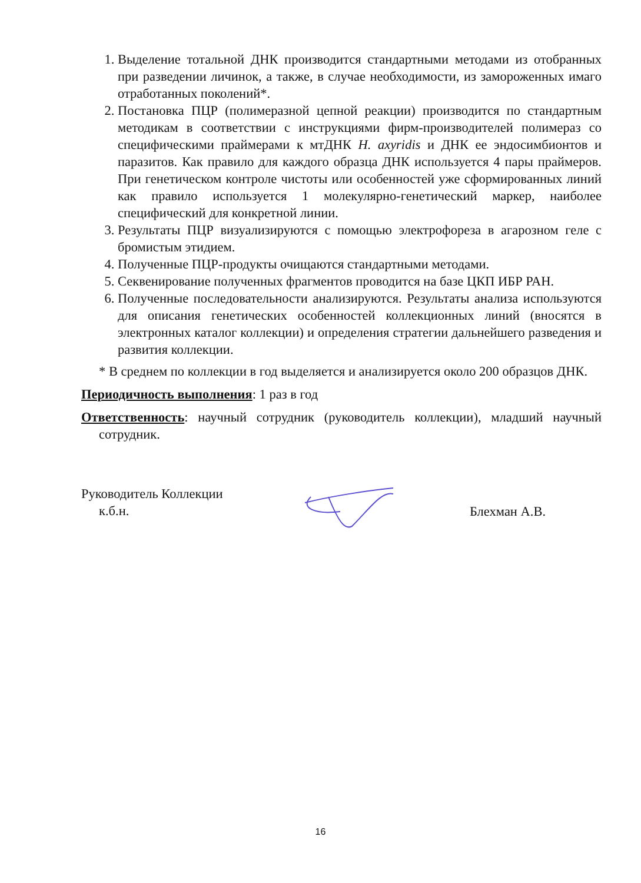1. Выделение тотальной ДНК производится стандартными методами из отобранных при разведении личинок, а также, в случае необходимости, из замороженных имаго отработанных поколений*.
2. Постановка ПЦР (полимеразной цепной реакции) производится по стандартным методикам в соответствии с инструкциями фирм-производителей полимераз со специфическими праймерами к мтДНК H. axyridis и ДНК ее эндосимбионтов и паразитов. Как правило для каждого образца ДНК используется 4 пары праймеров. При генетическом контроле чистоты или особенностей уже сформированных линий как правило используется 1 молекулярно-генетический маркер, наиболее специфический для конкретной линии.
3. Результаты ПЦР визуализируются с помощью электрофореза в агарозном геле с бромистым этидием.
4. Полученные ПЦР-продукты очищаются стандартными методами.
5. Секвенирование полученных фрагментов проводится на базе ЦКП ИБР РАН.
6. Полученные последовательности анализируются. Результаты анализа используются для описания генетических особенностей коллекционных линий (вносятся в электронных каталог коллекции) и определения стратегии дальнейшего разведения и развития коллекции.
* В среднем по коллекции в год выделяется и анализируется около 200 образцов ДНК.
Периодичность выполнения: 1 раз в год
Ответственность: научный сотрудник (руководитель коллекции), младший научный сотрудник.
Руководитель Коллекции
к.б.н.
Блехман А.В.
16